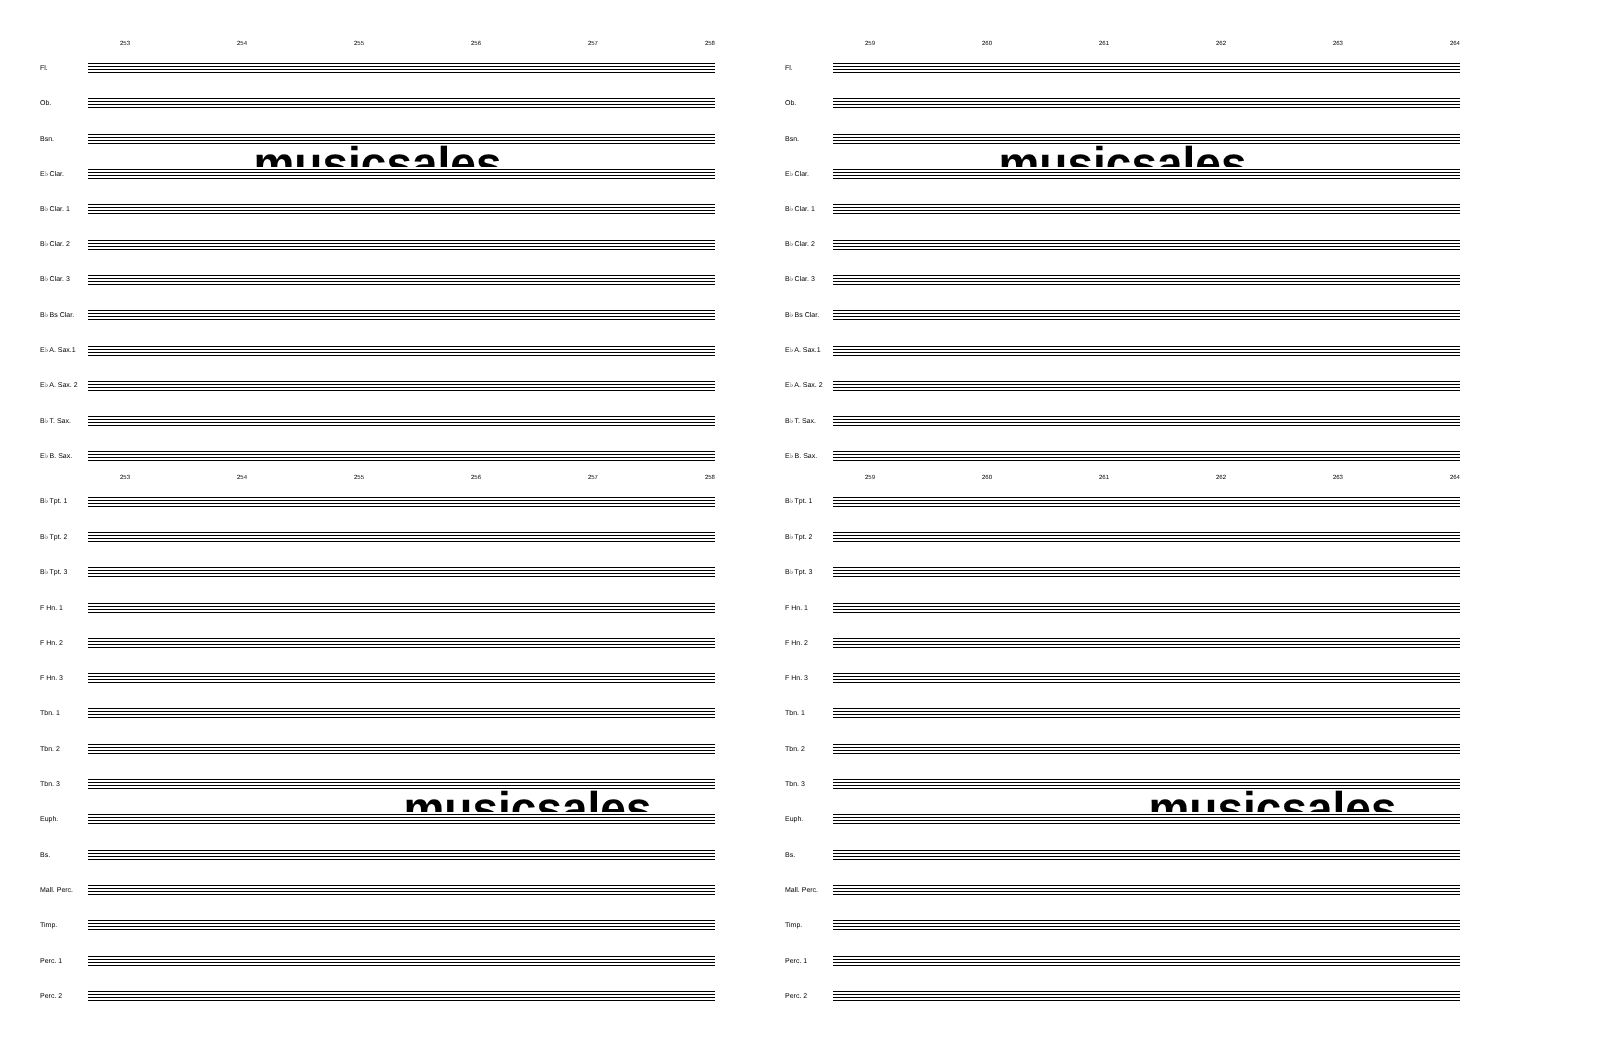253 254 255 256 257 258
Fl.
Ob.
Bsn.
musicsales
E♭ Clar.
B♭ Clar. 1
B♭ Clar. 2
B♭ Clar. 3
B♭ Bs Clar.
E♭ A. Sax.1
E♭ A. Sax. 2
B♭ T. Sax.
E♭ B. Sax.
253 254 255 256 257 258
B♭ Tpt. 1
B♭ Tpt. 2
B♭ Tpt. 3
F Hn. 1
F Hn. 2
F Hn. 3
Tbn. 1
Tbn. 2
Tbn. 3
musicsales
Euph.
Bs.
Mall. Perc.
Timp.
Perc. 1
Perc. 2
259 260 261 262 263 264
Fl.
Ob.
Bsn.
musicsales
E♭ Clar.
B♭ Clar. 1
B♭ Clar. 2
B♭ Clar. 3
B♭ Bs Clar.
E♭ A. Sax.1
E♭ A. Sax. 2
B♭ T. Sax.
E♭ B. Sax.
259 260 261 262 263 264
B♭ Tpt. 1
B♭ Tpt. 2
B♭ Tpt. 3
F Hn. 1
F Hn. 2
F Hn. 3
Tbn. 1
Tbn. 2
Tbn. 3
musicsales
Euph.
Bs.
Mall. Perc.
Timp.
Perc. 1
Perc. 2